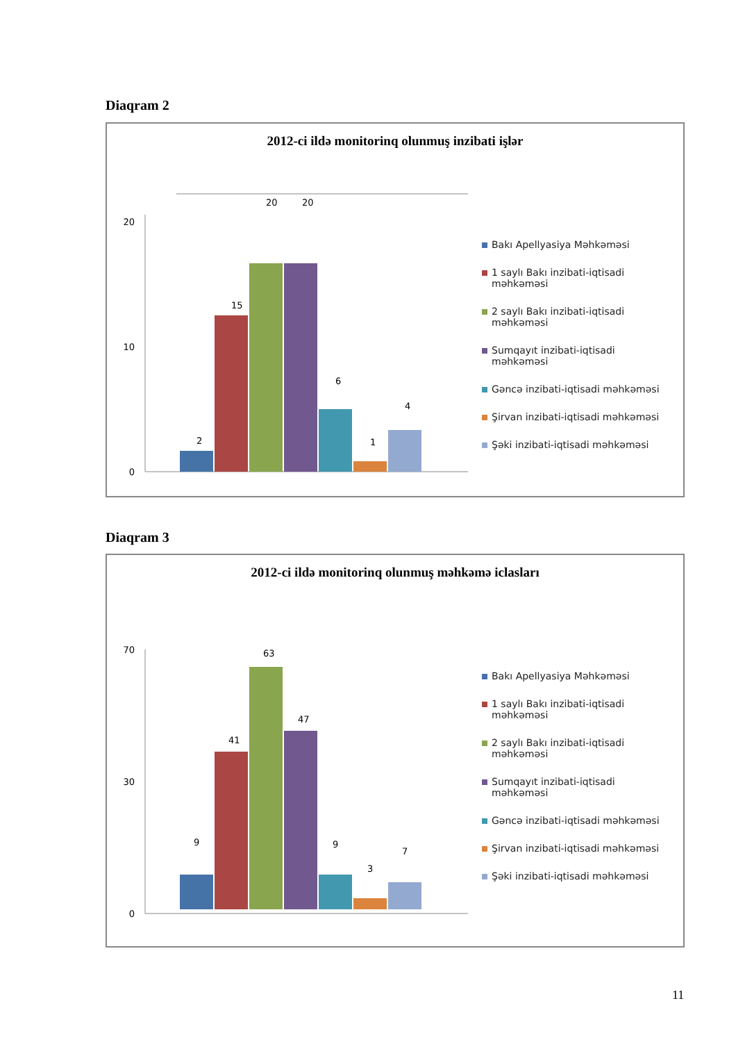Diaqram 2
2012-ci ildə monitorinq olunmuş inzibati işlər
20
10
0
2
15
20
20
6
1
4
Bakı Apellyasiya Məhkəməsi
1 saylı Bakı inzibati-iqtisadi məhkəməsi
2 saylı Bakı inzibati-iqtisadi məhkəməsi
Sumqayıt inzibati-iqtisadi məhkəməsi
Gəncə inzibati-iqtisadi məhkəməsi
Şirvan inzibati-iqtisadi məhkəməsi
Şəki inzibati-iqtisadi məhkəməsi
Diaqram 3
2012-ci ildə monitorinq olunmuş məhkəmə iclasları
70
30
0
9
41
63
47
9
3
7
Bakı Apellyasiya Məhkəməsi
1 saylı Bakı inzibati-iqtisadi məhkəməsi
2 saylı Bakı inzibati-iqtisadi məhkəməsi
Sumqayıt inzibati-iqtisadi məhkəməsi
Gəncə inzibati-iqtisadi məhkəməsi
Şirvan inzibati-iqtisadi məhkəməsi
Şəki inzibati-iqtisadi məhkəməsi
11